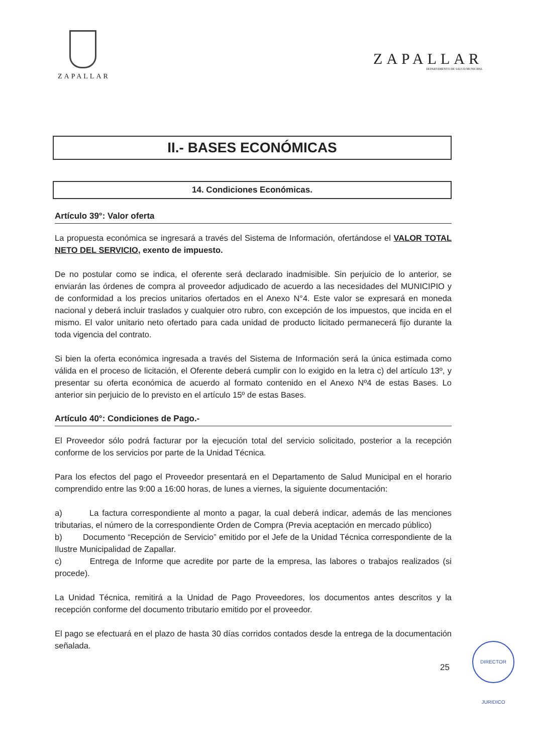ZAPALLAR
ZAPALLAR
DEPARTAMENTO DE SALUD MUNICIPAL
II.- BASES ECONÓMICAS
14. Condiciones Económicas.
Artículo 39°: Valor oferta
La propuesta económica se ingresará a través del Sistema de Información, ofertándose el VALOR TOTAL NETO DEL SERVICIO, exento de impuesto.
De no postular como se indica, el oferente será declarado inadmisible. Sin perjuicio de lo anterior, se enviarán las órdenes de compra al proveedor adjudicado de acuerdo a las necesidades del MUNICIPIO y de conformidad a los precios unitarios ofertados en el Anexo N°4. Este valor se expresará en moneda nacional y deberá incluir traslados y cualquier otro rubro, con excepción de los impuestos, que incida en el mismo. El valor unitario neto ofertado para cada unidad de producto licitado permanecerá fijo durante la toda vigencia del contrato.
Si bien la oferta económica ingresada a través del Sistema de Información será la única estimada como válida en el proceso de licitación, el Oferente deberá cumplir con lo exigido en la letra c) del artículo 13º, y presentar su oferta económica de acuerdo al formato contenido en el Anexo Nº4 de estas Bases. Lo anterior sin perjuicio de lo previsto en el artículo 15º de estas Bases.
Artículo 40°: Condiciones de Pago.-
El Proveedor sólo podrá facturar por la ejecución total del servicio solicitado, posterior a la recepción conforme de los servicios por parte de la Unidad Técnica.
Para los efectos del pago el Proveedor presentará en el Departamento de Salud Municipal en el horario comprendido entre las 9:00 a 16:00 horas, de lunes a viernes, la siguiente documentación:
a) La factura correspondiente al monto a pagar, la cual deberá indicar, además de las menciones tributarias, el número de la correspondiente Orden de Compra (Previa aceptación en mercado público)
b) Documento “Recepción de Servicio” emitido por el Jefe de la Unidad Técnica correspondiente de la Ilustre Municipalidad de Zapallar.
c) Entrega de Informe que acredite por parte de la empresa, las labores o trabajos realizados (si procede).
La Unidad Técnica, remitirá a la Unidad de Pago Proveedores, los documentos antes descritos y la recepción conforme del documento tributario emitido por el proveedor.
El pago se efectuará en el plazo de hasta 30 días corridos contados desde la entrega de la documentación señalada.
25
DIRECTOR JURIDICO